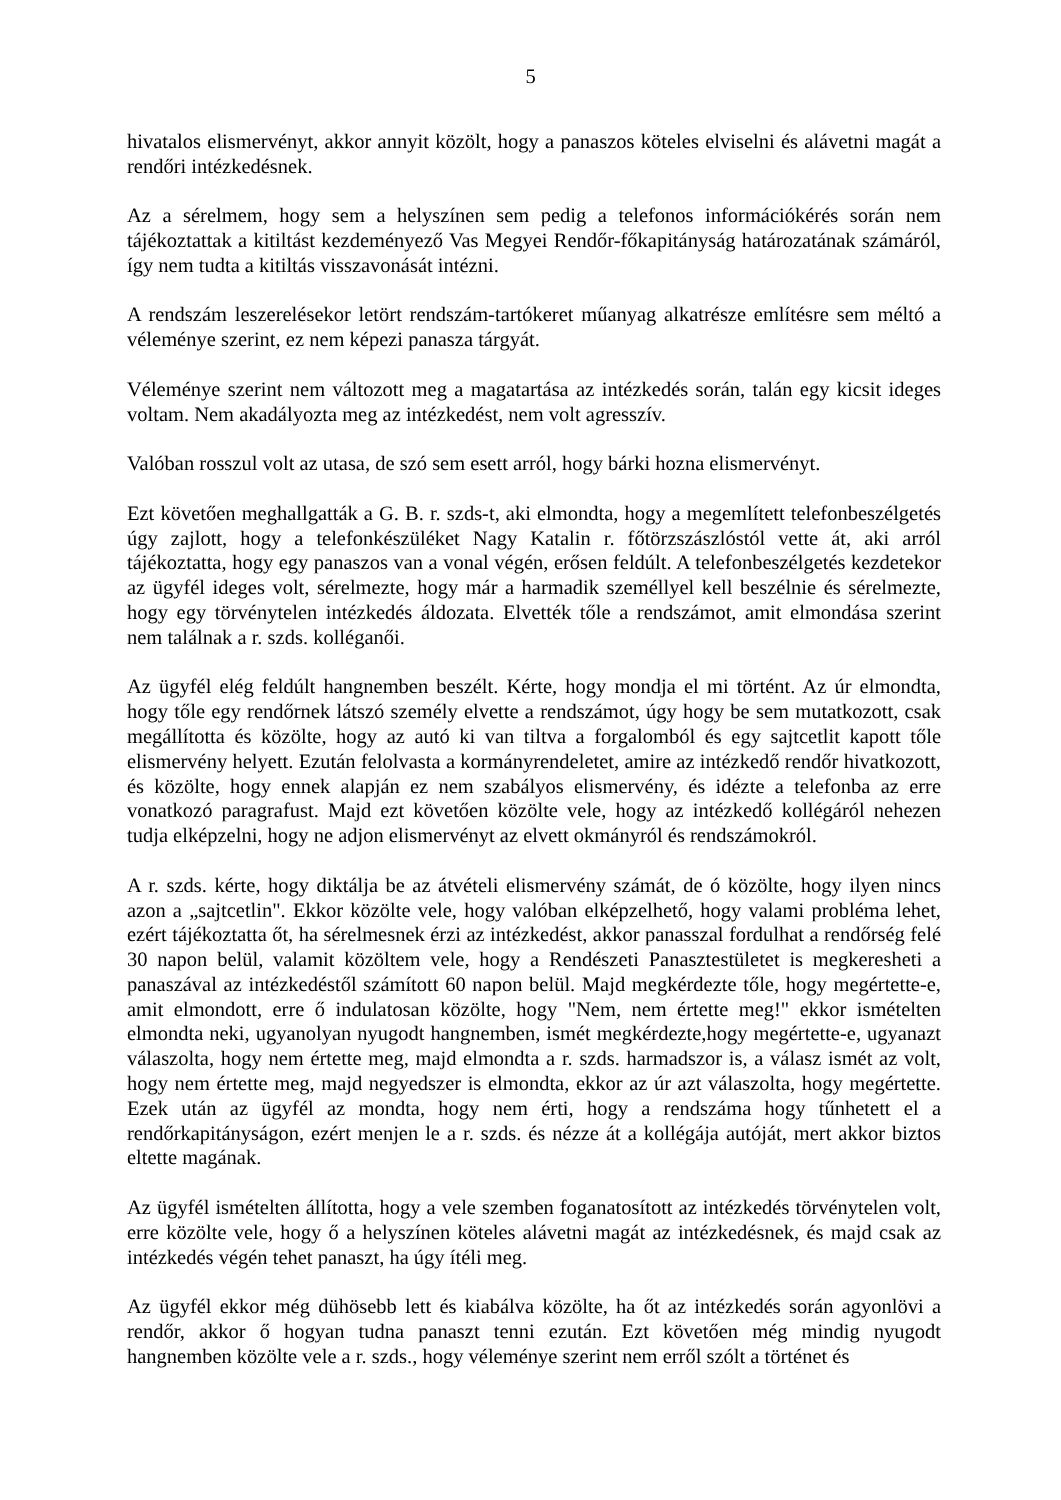5
hivatalos elismervényt, akkor annyit közölt, hogy a panaszos köteles elviselni és alávetni magát a rendőri intézkedésnek.
Az a sérelmem, hogy sem a helyszínen sem pedig a telefonos információkérés során nem tájékoztattak a kitiltást kezdeményező Vas Megyei Rendőr-főkapitányság határozatának számáról, így nem tudta a kitiltás visszavonását intézni.
A rendszám leszerelésekor letört rendszám-tartókeret műanyag alkatrésze említésre sem méltó a véleménye szerint, ez nem képezi panasza tárgyát.
Véleménye szerint nem változott meg a magatartása az intézkedés során, talán egy kicsit ideges voltam. Nem akadályozta meg az intézkedést, nem volt agresszív.
Valóban rosszul volt az utasa, de szó sem esett arról, hogy bárki hozna elismervényt.
Ezt követően meghallgatták a G. B. r. szds-t, aki elmondta, hogy a megemlített telefonbeszélgetés úgy zajlott, hogy a telefonkészüléket Nagy Katalin r. főtörzszászlóstól vette át, aki arról tájékoztatta, hogy egy panaszos van a vonal végén, erősen feldúlt. A telefonbeszélgetés kezdetekor az ügyfél ideges volt, sérelmezte, hogy már a harmadik személlyel kell beszélnie és sérelmezte, hogy egy törvénytelen intézkedés áldozata. Elvették tőle a rendszámot, amit elmondása szerint nem találnak a r. szds. kolléganői.
Az ügyfél elég feldúlt hangnemben beszélt. Kérte, hogy mondja el mi történt. Az úr elmondta, hogy tőle egy rendőrnek látszó személy elvette a rendszámot, úgy hogy be sem mutatkozott, csak megállította és közölte, hogy az autó ki van tiltva a forgalomból és egy sajtcetlit kapott tőle elismervény helyett. Ezután felolvasta a kormányrendeletet, amire az intézkedő rendőr hivatkozott, és közölte, hogy ennek alapján ez nem szabályos elismervény, és idézte a telefonba az erre vonatkozó paragrafust. Majd ezt követően közölte vele, hogy az intézkedő kollégáról nehezen tudja elképzelni, hogy ne adjon elismervényt az elvett okmányról és rendszámokról.
A r. szds. kérte, hogy diktálja be az átvételi elismervény számát, de ó közölte, hogy ilyen nincs azon a „sajtcetlin". Ekkor közölte vele, hogy valóban elképzelhető, hogy valami probléma lehet, ezért tájékoztatta őt, ha sérelmesnek érzi az intézkedést, akkor panasszal fordulhat a rendőrség felé 30 napon belül, valamit közöltem vele, hogy a Rendészeti Panasztestületet is megkeresheti a panaszával az intézkedéstől számított 60 napon belül. Majd megkérdezte tőle, hogy megértette-e, amit elmondott, erre ő indulatosan közölte, hogy "Nem, nem értette meg!" ekkor ismételten elmondta neki, ugyanolyan nyugodt hangnemben, ismét megkérdezte,hogy megértette-e, ugyanazt válaszolta, hogy nem értette meg, majd elmondta a r. szds. harmadszor is, a válasz ismét az volt, hogy nem értette meg, majd negyedszer is elmondta, ekkor az úr azt válaszolta, hogy megértette. Ezek után az ügyfél az mondta, hogy nem érti, hogy a rendszáma hogy tűnhetett el a rendőrkapitányságon, ezért menjen le a r. szds. és nézze át a kollégája autóját, mert akkor biztos eltette magának.
Az ügyfél ismételten állította, hogy a vele szemben foganatosított az intézkedés törvénytelen volt, erre közölte vele, hogy ő a helyszínen köteles alávetni magát az intézkedésnek, és majd csak az intézkedés végén tehet panaszt, ha úgy ítéli meg.
Az ügyfél ekkor még dühösebb lett és kiabálva közölte, ha őt az intézkedés során agyonlövi a rendőr, akkor ő hogyan tudna panaszt tenni ezután. Ezt követően még mindig nyugodt hangnemben közölte vele a r. szds., hogy véleménye szerint nem erről szólt a történet és